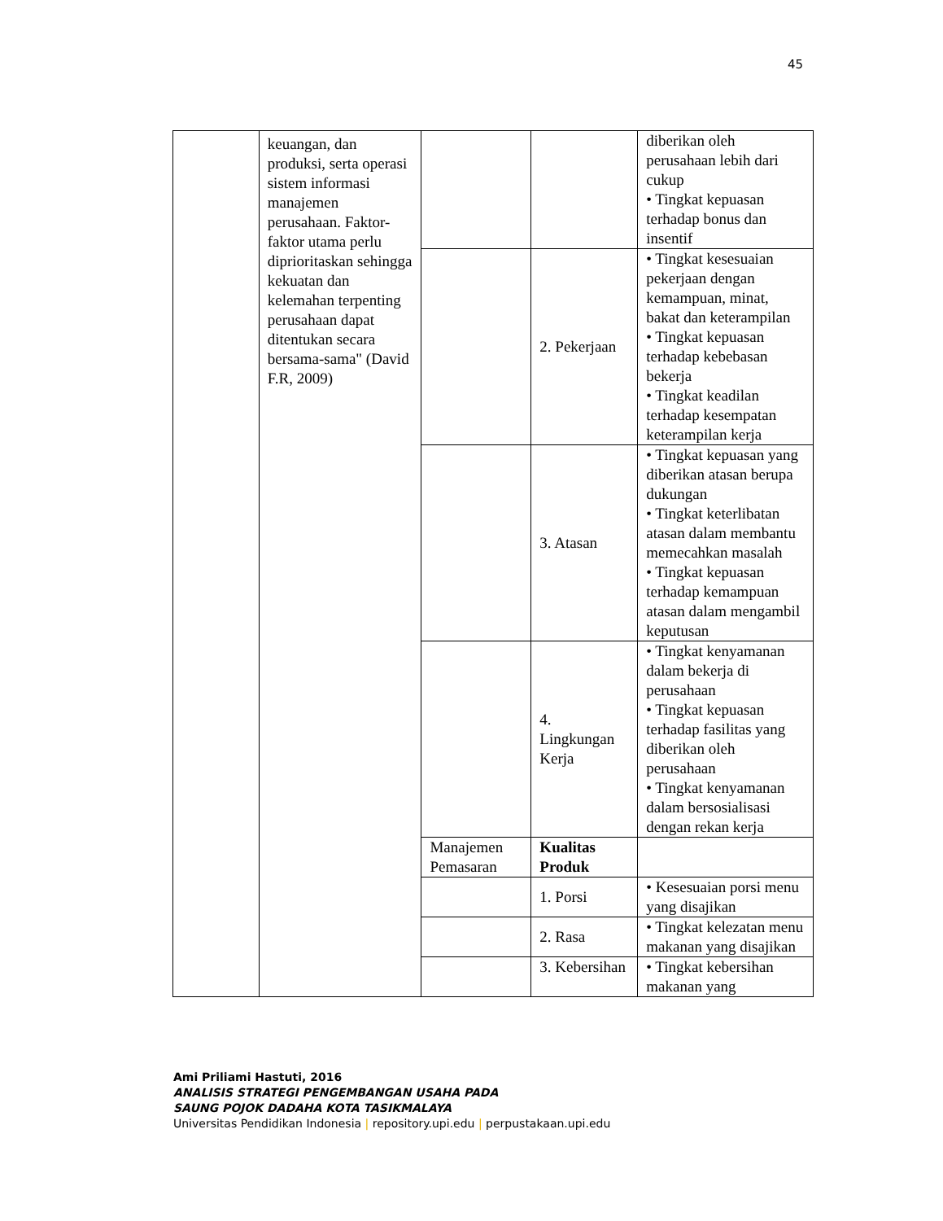45
| | keuangan, dan produksi, serta operasi sistem informasi manajemen perusahaan. Faktor-faktor utama perlu diprioritaskan sehingga kekuatan dan kelemahan terpenting perusahaan dapat ditentukan secara bersama-sama" (David F.R, 2009) | | | diberikan oleh perusahaan lebih dari cukup • Tingkat kepuasan terhadap bonus dan insentif |
| | | | 2. Pekerjaan | • Tingkat kesesuaian pekerjaan dengan kemampuan, minat, bakat dan keterampilan • Tingkat kepuasan terhadap kebebasan bekerja • Tingkat keadilan terhadap kesempatan keterampilan kerja |
| | | | 3. Atasan | • Tingkat kepuasan yang diberikan atasan berupa dukungan • Tingkat keterlibatan atasan dalam membantu memecahkan masalah • Tingkat kepuasan terhadap kemampuan atasan dalam mengambil keputusan |
| | | | 4. Lingkungan Kerja | • Tingkat kenyamanan dalam bekerja di perusahaan • Tingkat kepuasan terhadap fasilitas yang diberikan oleh perusahaan • Tingkat kenyamanan dalam bersosialisasi dengan rekan kerja |
| | | Manajemen Pemasaran | Kualitas Produk | |
| | | | 1. Porsi | • Kesesuaian porsi menu yang disajikan |
| | | | 2. Rasa | • Tingkat kelezatan menu makanan yang disajikan |
| | | | 3. Kebersihan | • Tingkat kebersihan makanan yang |
Ami Priliami Hastuti, 2016
ANALISIS STRATEGI PENGEMBANGAN USAHA PADA
SAUNG POJOK DADAHA KOTA TASIKMALAYA
Universitas Pendidikan Indonesia | repository.upi.edu | perpustakaan.upi.edu